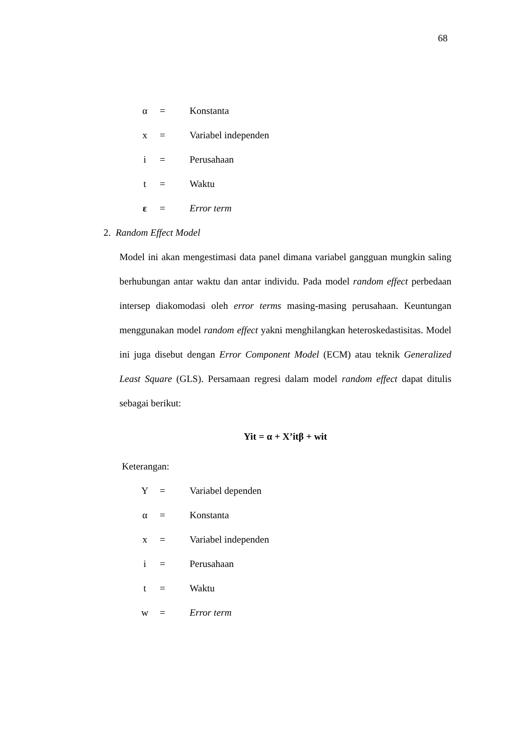68
α = Konstanta
x = Variabel independen
i = Perusahaan
t = Waktu
ε = Error term
2. Random Effect Model
Model ini akan mengestimasi data panel dimana variabel gangguan mungkin saling berhubungan antar waktu dan antar individu. Pada model random effect perbedaan intersep diakomodasi oleh error terms masing-masing perusahaan. Keuntungan menggunakan model random effect yakni menghilangkan heteroskedastisitas. Model ini juga disebut dengan Error Component Model (ECM) atau teknik Generalized Least Square (GLS). Persamaan regresi dalam model random effect dapat ditulis sebagai berikut:
Yit = α + X’itβ + wit
Keterangan:
Y = Variabel dependen
α = Konstanta
x = Variabel independen
i = Perusahaan
t = Waktu
w = Error term